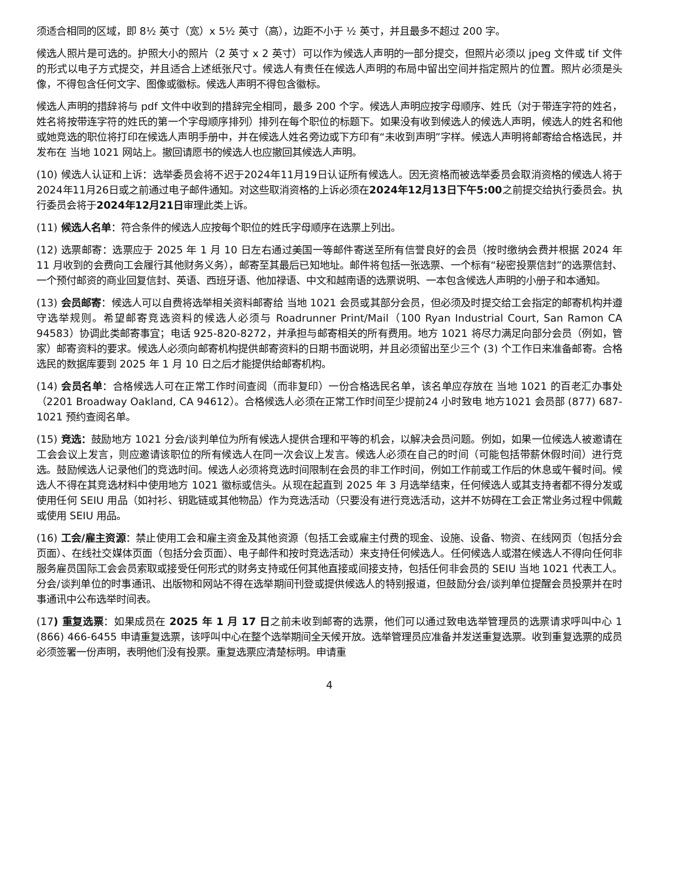须适合相同的区域，即 8½ 英寸（宽）x 5½ 英寸（高），边距不小于 ½ 英寸，并且最多不超过 200 字。
候选人照片是可选的。护照大小的照片（2 英寸 x 2 英寸）可以作为候选人声明的一部分提交，但照片必须以 jpeg 文件或 tif 文件的形式以电子方式提交，并且适合上述纸张尺寸。候选人有责任在候选人声明的布局中留出空间并指定照片的位置。照片必须是头像，不得包含任何文字、图像或徽标。候选人声明不得包含徽标。
候选人声明的措辞将与 pdf 文件中收到的措辞完全相同，最多 200 个字。候选人声明应按字母顺序、姓氏（对于带连字符的姓名，姓名将按带连字符的姓氏的第一个字母顺序排列）排列在每个职位的标题下。如果没有收到候选人的候选人声明，候选人的姓名和他或她竞选的职位将打印在候选人声明手册中，并在候选人姓名旁边或下方印有“未收到声明”字样。候选人声明将邮寄给合格选民，并发布在 当地 1021 网站上。撤回请愿书的候选人也应撤回其候选人声明。
(10) 候选人认证和上诉：选举委员会将不迟于2024年11月19日认证所有候选人。因无资格而被选举委员会取消资格的候选人将于2024年11月26日或之前通过电子邮件通知。对这些取消资格的上诉必须在2024年12月13日下午5:00之前提交给执行委员会。执行委员会将于2024年12月21日审理此类上诉。
(11) 候选人名单：符合条件的候选人应按每个职位的姓氏字母顺序在选票上列出。
(12) 选票邮寄：选票应于 2025 年 1 月 10 日左右通过美国一等邮件寄送至所有信誉良好的会员（按时缴纳会费并根据 2024 年 11 月收到的会费向工会履行其他财务义务），邮寄至其最后已知地址。邮件将包括一张选票、一个标有“秘密投票信封”的选票信封、一个预付邮资的商业回复信封、英语、西班牙语、他加禄语、中文和越南语的选票说明、一本包含候选人声明的小册子和本通知。
(13) 会员邮寄：候选人可以自费将选举相关资料邮寄给 当地 1021 会员或其部分会员，但必须及时提交给工会指定的邮寄机构并遵守选举规则。希望邮寄竞选资料的候选人必须与 Roadrunner Print/Mail（100 Ryan Industrial Court, San Ramon CA 94583）协调此类邮寄事宜；电话 925-820-8272，并承担与邮寄相关的所有费用。地方 1021 将尽力满足向部分会员（例如，管家）邮寄资料的要求。候选人必须向邮寄机构提供邮寄资料的日期书面说明，并且必须留出至少三个 (3) 个工作日来准备邮寄。合格选民的数据库要到 2025 年 1 月 10 日之后才能提供给邮寄机构。
(14) 会员名单：合格候选人可在正常工作时间查阅（而非复印）一份合格选民名单，该名单应存放在 当地 1021 的百老汇办事处（2201 Broadway Oakland, CA 94612）。合格候选人必须在正常工作时间至少提前24 小时致电 地方1021 会员部 (877) 687-1021 预约查阅名单。
(15) 竞选：鼓励地方 1021 分会/谈判单位为所有候选人提供合理和平等的机会，以解决会员问题。例如，如果一位候选人被邀请在工会会议上发言，则应邀请该职位的所有候选人在同一次会议上发言。候选人必须在自己的时间（可能包括带薪休假时间）进行竞选。鼓励候选人记录他们的竞选时间。候选人必须将竞选时间限制在会员的非工作时间，例如工作前或工作后的休息或午餐时间。候选人不得在其竞选材料中使用地方 1021 徽标或信头。从现在起直到 2025 年 3 月选举结束，任何候选人或其支持者都不得分发或使用任何 SEIU 用品（如衬衫、钥匙链或其他物品）作为竞选活动（只要没有进行竞选活动，这并不妨碍在工会正常业务过程中佩戴或使用 SEIU 用品。
(16) 工会/雇主资源：禁止使用工会和雇主资金及其他资源（包括工会或雇主付费的现金、设施、设备、物资、在线网页（包括分会页面）、在线社交媒体页面（包括分会页面）、电子邮件和按时竞选活动）来支持任何候选人。任何候选人或潜在候选人不得向任何非服务雇员国际工会会员索取或接受任何形式的财务支持或任何其他直接或间接支持，包括任何非会员的 SEIU 当地 1021 代表工人。分会/谈判单位的时事通讯、出版物和网站不得在选举期间刊登或提供候选人的特别报道，但鼓励分会/谈判单位提醒会员投票并在时事通讯中公布选举时间表。
(17) 重复选票：如果成员在 2025 年 1 月 17 日之前未收到邮寄的选票，他们可以通过致电选举管理员的选票请求呼叫中心 1 (866) 466-6455 申请重复选票，该呼叫中心在整个选举期间全天候开放。选举管理员应准备并发送重复选票。收到重复选票的成员必须签署一份声明，表明他们没有投票。重复选票应清楚标明。申请重
4